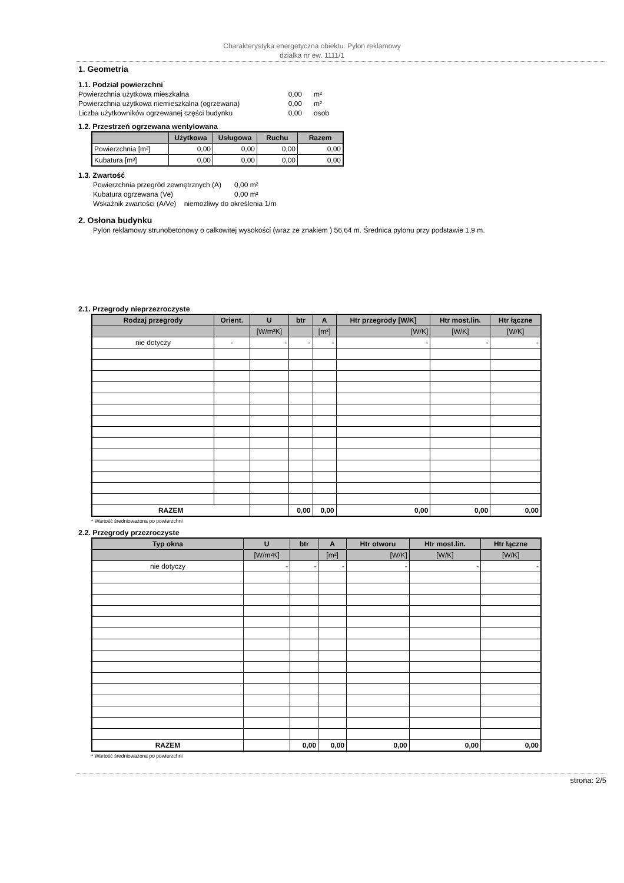Charakterystyka energetyczna obiektu: Pylon reklamowy
działka nr ew. 1111/1
1. Geometria
1.1. Podział powierzchni
| Powierzchnia użytkowa mieszkalna | 0,00 | m² |
| Powierzchnia użytkowa niemieszkalna (ogrzewana) | 0,00 | m² |
| Liczba użytkowników ogrzewanej części budynku | 0,00 | osob |
1.2. Przestrzeń ogrzewana wentylowana
| | Użytkowa | Usługowa | Ruchu | Razem |
| --- | --- | --- | --- | --- |
| Powierzchnia [m²] | 0,00 | 0,00 | 0,00 | 0,00 |
| Kubatura [m³] | 0,00 | 0,00 | 0,00 | 0,00 |
1.3. Zwartość
| Powierzchnia przegród zewnętrznych (A) | 0,00 m² |
| Kubatura ogrzewana (Ve) | 0,00 m² |
| Wskaźnik zwartości (A/Ve) niemożliwy do określenia 1/m | |
2. Osłona budynku
Pylon reklamowy strunobetonowy o całkowitej wysokości (wraz ze znakiem ) 56,64 m. Średnica pylonu przy podstawie 1,9 m.
2.1. Przegrody nieprzezroczyste
| Rodzaj przegrody | Orient. | U | btr | A | Htr przegrody [W/K] | Htr most.lin. | Htr łączne |
| --- | --- | --- | --- | --- | --- | --- | --- |
| | | [W/m²K] | | [m²] | [W/K] | [W/K] | [W/K] |
| nie dotyczy | - | - | - | - | - | - | - |
| RAZEM | | | 0,00 | 0,00 | 0,00 | 0,00 | 0,00 |
* Wartość średnioważona po powierzchni
2.2. Przegrody przezroczyste
| Typ okna | U | btr | A | Htr otworu | Htr most.lin. | Htr łączne |
| --- | --- | --- | --- | --- | --- | --- |
| | [W/m²K] | | [m²] | [W/K] | [W/K] | [W/K] |
| nie dotyczy | - | - | - | - | - | - |
| RAZEM | | 0,00 | 0,00 | 0,00 | 0,00 | 0,00 |
* Wartość średnioważona po powierzchni
strona: 2/5